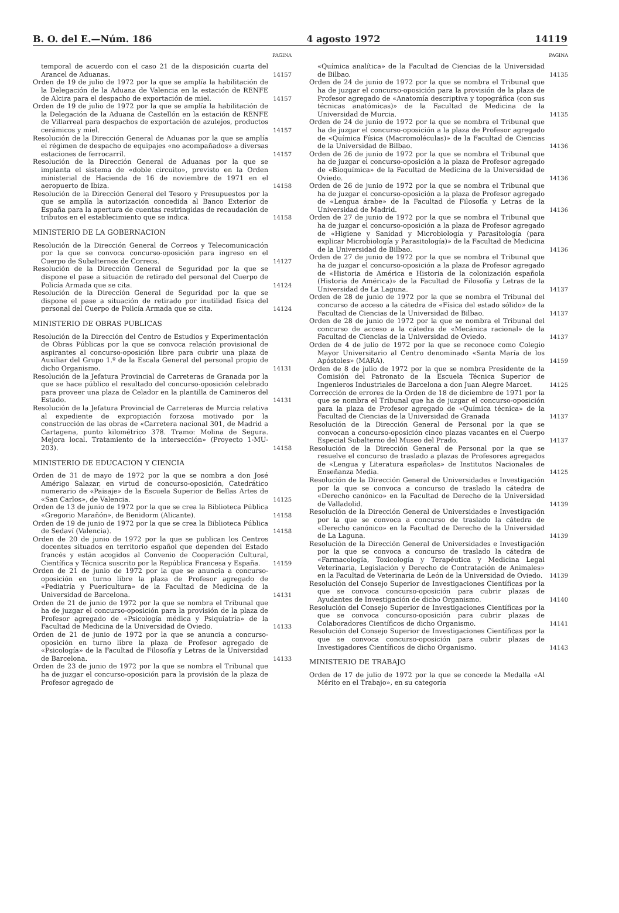B. O. del E.—Núm. 186 4 agosto 1972 14119
PAGINA
temporal de acuerdo con el caso 21 de la disposición cuarta del Arancel de Aduanas.
14157
Orden de 19 de julio de 1972 por la que se amplía la habilitación de la Delegación de la Aduana de Valencia en la estación de RENFE de Alcira para el despacho de exportación de miel.
14157
Orden de 19 de julio de 1972 por la que se amplía la habilitación de la Delegación de la Aduana de Castellón en la estación de RENFE de Villarreal para despachos de exportación de azulejos, productos cerámicos y miel.
14157
Resolución de la Dirección General de Aduanas por la que se amplía el régimen de despacho de equipajes «no acompañados» a diversas estaciones de ferrocarril.
14157
Resolución de la Dirección General de Aduanas por la que se implanta el sistema de «doble circuito», previsto en la Orden ministerial de Hacienda de 16 de noviembre de 1971 en el aeropuerto de Ibiza.
14158
Resolución de la Dirección General del Tesoro y Presupuestos por la que se amplía la autorización concedida al Banco Exterior de España para la apertura de cuentas restringidas de recaudación de tributos en el establecimiento que se indica.
14158
MINISTERIO DE LA GOBERNACION
Resolución de la Dirección General de Correos y Telecomunicación por la que se convoca concurso-oposición para ingreso en el Cuerpo de Subalternos de Correos.
14127
Resolución de la Dirección General de Seguridad por la que se dispone el pase a situación de retirado del personal del Cuerpo de Policía Armada que se cita.
14124
Resolución de la Dirección General de Seguridad por la que se dispone el pase a situación de retirado por inutilidad física del personal del Cuerpo de Policía Armada que se cita.
14124
MINISTERIO DE OBRAS PUBLICAS
Resolución de la Dirección del Centro de Estudios y Experimentación de Obras Públicas por la que se convoca relación provisional de aspirantes al concurso-oposición libre para cubrir una plaza de Auxiliar del Grupo 1.º de la Escala General del personal propio de dicho Organismo.
14131
Resolución de la Jefatura Provincial de Carreteras de Granada por la que se hace público el resultado del concurso-oposición celebrado para proveer una plaza de Celador en la plantilla de Camineros del Estado.
14131
Resolución de la Jefatura Provincial de Carreteras de Murcia relativa al expediente de expropiación forzosa motivado por la construcción de las obras de «Carretera nacional 301, de Madrid a Cartagena, punto kilométrico 378. Tramo: Molina de Segura. Mejora local. Tratamiento de la intersección» (Proyecto 1-MU-203).
14158
MINISTERIO DE EDUCACION Y CIENCIA
Orden de 31 de mayo de 1972 por la que se nombra a don José Amérigo Salazar, en virtud de concurso-oposición, Catedrático numerario de «Paisaje» de la Escuela Superior de Bellas Artes de «San Carlos», de Valencia.
14125
Orden de 13 de junio de 1972 por la que se crea la Biblioteca Pública «Gregorio Marañón», de Benidorm (Alicante).
14158
Orden de 19 de junio de 1972 por la que se crea la Biblioteca Pública de Sedaví (Valencia).
14158
Orden de 20 de junio de 1972 por la que se publican los Centros docentes situados en territorio español que dependen del Estado francés y están acogidos al Convenio de Cooperación Cultural, Científica y Técnica suscrito por la República Francesa y España.
14159
Orden de 21 de junio de 1972 por la que se anuncia a concurso-oposición en turno libre la plaza de Profesor agregado de «Pediatría y Puericultura» de la Facultad de Medicina de la Universidad de Barcelona.
14131
Orden de 21 de junio de 1972 por la que se nombra el Tribunal que ha de juzgar el concurso-oposición para la provisión de la plaza de Profesor agregado de «Psicología médica y Psiquiatría» de la Facultad de Medicina de la Universidad de Oviedo.
14133
Orden de 21 de junio de 1972 por la que se anuncia a concurso-oposición en turno libre la plaza de Profesor agregado de «Psicología» de la Facultad de Filosofía y Letras de la Universidad de Barcelona.
14133
Orden de 23 de junio de 1972 por la que se nombra el Tribunal que ha de juzgar el concurso-oposición para la provisión de la plaza de Profesor agregado de
PAGINA
«Química analítica» de la Facultad de Ciencias de la Universidad de Bilbao.
14135
Orden de 24 de junio de 1972 por la que se nombra el Tribunal que ha de juzgar el concurso-oposición para la provisión de la plaza de Profesor agregado de «Anatomía descriptiva y topográfica (con sus técnicas anatómicas)» de la Facultad de Medicina de la Universidad de Murcia.
14135
Orden de 24 de junio de 1972 por la que se nombra el Tribunal que ha de juzgar el concurso-oposición a la plaza de Profesor agregado de «Química Física (Macromoléculas)» de la Facultad de Ciencias de la Universidad de Bilbao.
14136
Orden de 26 de junio de 1972 por la que se nombra el Tribunal que ha de juzgar el concurso-oposición a la plaza de Profesor agregado de «Bioquímica» de la Facultad de Medicina de la Universidad de Oviedo.
14136
Orden de 26 de junio de 1972 por la que se nombra el Tribunal que ha de juzgar el concurso-oposición a la plaza de Profesor agregado de «Lengua árabe» de la Facultad de Filosofía y Letras de la Universidad de Madrid.
14136
Orden de 27 de junio de 1972 por la que se nombra el Tribunal que ha de juzgar el concurso-oposición a la plaza de Profesor agregado de «Higiene y Sanidad y Microbiología y Parasitología (para explicar Microbiología y Parasitología)» de la Facultad de Medicina de la Universidad de Bilbao.
14136
Orden de 27 de junio de 1972 por la que se nombra el Tribunal que ha de juzgar el concurso-oposición a la plaza de Profesor agregado de «Historia de América e Historia de la colonización española (Historia de América)» de la Facultad de Filosofía y Letras de la Universidad de La Laguna.
14137
Orden de 28 de junio de 1972 por la que se nombra el Tribunal del concurso de acceso a la cátedra de «Física del estado sólido» de la Facultad de Ciencias de la Universidad de Bilbao.
14137
Orden de 28 de junio de 1972 por la que se nombra el Tribunal del concurso de acceso a la cátedra de «Mecánica racional» de la Facultad de Ciencias de la Universidad de Oviedo.
14137
Orden de 4 de julio de 1972 por la que se reconoce como Colegio Mayor Universitario al Centro denominado «Santa María de los Apóstoles» (MARA).
14159
Orden de 8 de julio de 1972 por la que se nombra Presidente de la Comisión del Patronato de la Escuela Técnica Superior de Ingenieros Industriales de Barcelona a don Juan Alegre Marcet.
14125
Corrección de errores de la Orden de 18 de diciembre de 1971 por la que se nombra el Tribunal que ha de juzgar el concurso-oposición para la plaza de Profesor agregado de «Química técnica» de la Facultad de Ciencias de la Universidad de Granada
14137
Resolución de la Dirección General de Personal por la que se convocan a concurso-oposición cinco plazas vacantes en el Cuerpo Especial Subalterno del Museo del Prado.
14137
Resolución de la Dirección General de Personal por la que se resuelve el concurso de traslado a plazas de Profesores agregados de «Lengua y Literatura españolas» de Institutos Nacionales de Enseñanza Media.
14125
Resolución de la Dirección General de Universidades e Investigación por la que se convoca a concurso de traslado la cátedra de «Derecho canónico» en la Facultad de Derecho de la Universidad de Valladolid.
14139
Resolución de la Dirección General de Universidades e Investigación por la que se convoca a concurso de traslado la cátedra de «Derecho canónico» en la Facultad de Derecho de la Universidad de La Laguna.
14139
Resolución de la Dirección General de Universidades e Investigación por la que se convoca a concurso de traslado la cátedra de «Farmacología, Toxicología y Terapéutica y Medicina Legal Veterinaria, Legislación y Derecho de Contratación de Animales» en la Facultad de Veterinaria de León de la Universidad de Oviedo.
14139
Resolución del Consejo Superior de Investigaciones Científicas por la que se convoca concurso-oposición para cubrir plazas de Ayudantes de Investigación de dicho Organismo.
14140
Resolución del Consejo Superior de Investigaciones Científicas por la que se convoca concurso-oposición para cubrir plazas de Colaboradores Científicos de dicho Organismo.
14141
Resolución del Consejo Superior de Investigaciones Científicas por la que se convoca concurso-oposición para cubrir plazas de Investigadores Científicos de dicho Organismo.
14143
MINISTERIO DE TRABAJO
Orden de 17 de julio de 1972 por la que se concede la Medalla «Al Mérito en el Trabajo», en su categoría